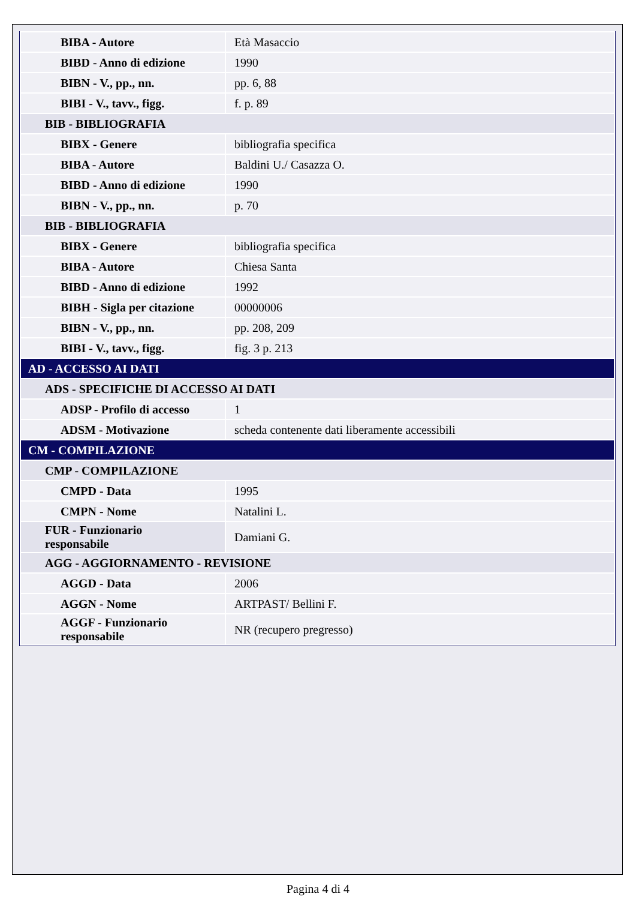| BIBA - Autore | Età Masaccio |
| BIBD - Anno di edizione | 1990 |
| BIBN - V., pp., nn. | pp. 6, 88 |
| BIBI - V., tavv., figg. | f. p. 89 |
| BIB - BIBLIOGRAFIA | |
| BIBX - Genere | bibliografia specifica |
| BIBA - Autore | Baldini U./ Casazza O. |
| BIBD - Anno di edizione | 1990 |
| BIBN - V., pp., nn. | p. 70 |
| BIB - BIBLIOGRAFIA | |
| BIBX - Genere | bibliografia specifica |
| BIBA - Autore | Chiesa Santa |
| BIBD - Anno di edizione | 1992 |
| BIBH - Sigla per citazione | 00000006 |
| BIBN - V., pp., nn. | pp. 208, 209 |
| BIBI - V., tavv., figg. | fig. 3 p. 213 |
| AD - ACCESSO AI DATI | |
| ADS - SPECIFICHE DI ACCESSO AI DATI | |
| ADSP - Profilo di accesso | 1 |
| ADSM - Motivazione | scheda contenente dati liberamente accessibili |
| CM - COMPILAZIONE | |
| CMP - COMPILAZIONE | |
| CMPD - Data | 1995 |
| CMPN - Nome | Natalini L. |
| FUR - Funzionario responsabile | Damiani G. |
| AGG - AGGIORNAMENTO - REVISIONE | |
| AGGD - Data | 2006 |
| AGGN - Nome | ARTPAST/ Bellini F. |
| AGGF - Funzionario responsabile | NR (recupero pregresso) |
Pagina 4 di 4